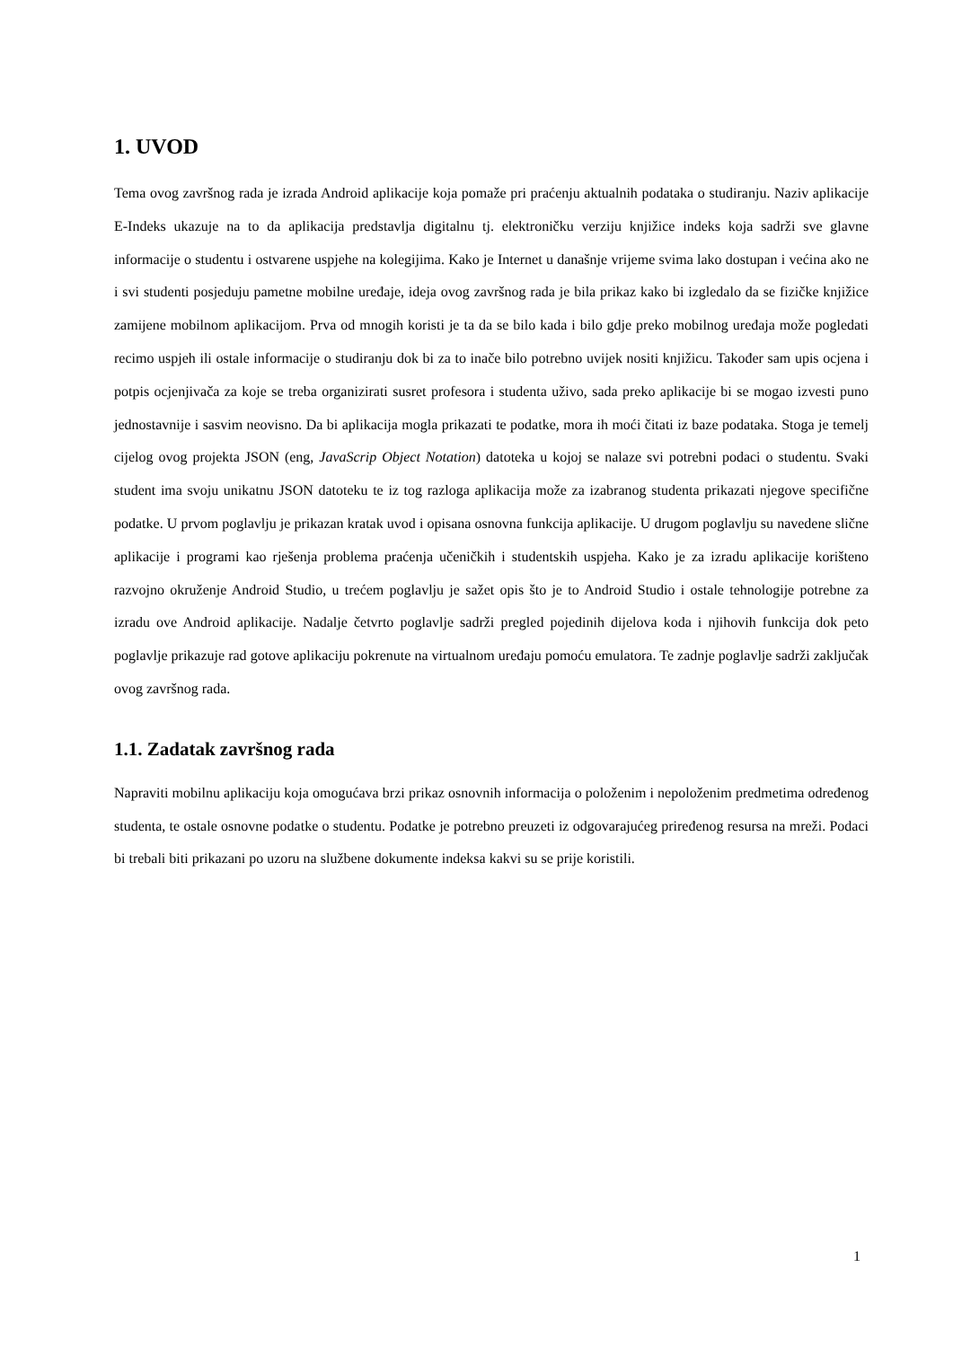1. UVOD
Tema ovog završnog rada je izrada Android aplikacije koja pomaže pri praćenju aktualnih podataka o studiranju. Naziv aplikacije E-Indeks ukazuje na to da aplikacija predstavlja digitalnu tj. elektroničku verziju knjižice indeks koja sadrži sve glavne informacije o studentu i ostvarene uspjehe na kolegijima. Kako je Internet u današnje vrijeme svima lako dostupan i većina ako ne i svi studenti posjeduju pametne mobilne uređaje, ideja ovog završnog rada je bila prikaz kako bi izgledalo da se fizičke knjižice zamijene mobilnom aplikacijom. Prva od mnogih koristi je ta da se bilo kada i bilo gdje preko mobilnog uređaja može pogledati recimo uspjeh ili ostale informacije o studiranju dok bi za to inače bilo potrebno uvijek nositi knjižicu. Također sam upis ocjena i potpis ocjenjivača za koje se treba organizirati susret profesora i studenta uživo, sada preko aplikacije bi se mogao izvesti puno jednostavnije i sasvim neovisno. Da bi aplikacija mogla prikazati te podatke, mora ih moći čitati iz baze podataka. Stoga je temelj cijelog ovog projekta JSON (eng, JavaScrip Object Notation) datoteka u kojoj se nalaze svi potrebni podaci o studentu. Svaki student ima svoju unikatnu JSON datoteku te iz tog razloga aplikacija može za izabranog studenta prikazati njegove specifične podatke. U prvom poglavlju je prikazan kratak uvod i opisana osnovna funkcija aplikacije. U drugom poglavlju su navedene slične aplikacije i programi kao rješenja problema praćenja učeničkih i studentskih uspjeha. Kako je za izradu aplikacije korišteno razvojno okruženje Android Studio, u trećem poglavlju je sažet opis što je to Android Studio i ostale tehnologije potrebne za izradu ove Android aplikacije. Nadalje četvrto poglavlje sadrži pregled pojedinih dijelova koda i njihovih funkcija dok peto poglavlje prikazuje rad gotove aplikaciju pokrenute na virtualnom uređaju pomoću emulatora. Te zadnje poglavlje sadrži zaključak ovog završnog rada.
1.1. Zadatak završnog rada
Napraviti mobilnu aplikaciju koja omogućava brzi prikaz osnovnih informacija o položenim i nepoloženim predmetima određenog studenta, te ostale osnovne podatke o studentu. Podatke je potrebno preuzeti iz odgovarajućeg priređenog resursa na mreži. Podaci bi trebali biti prikazani po uzoru na službene dokumente indeksa kakvi su se prije koristili.
1